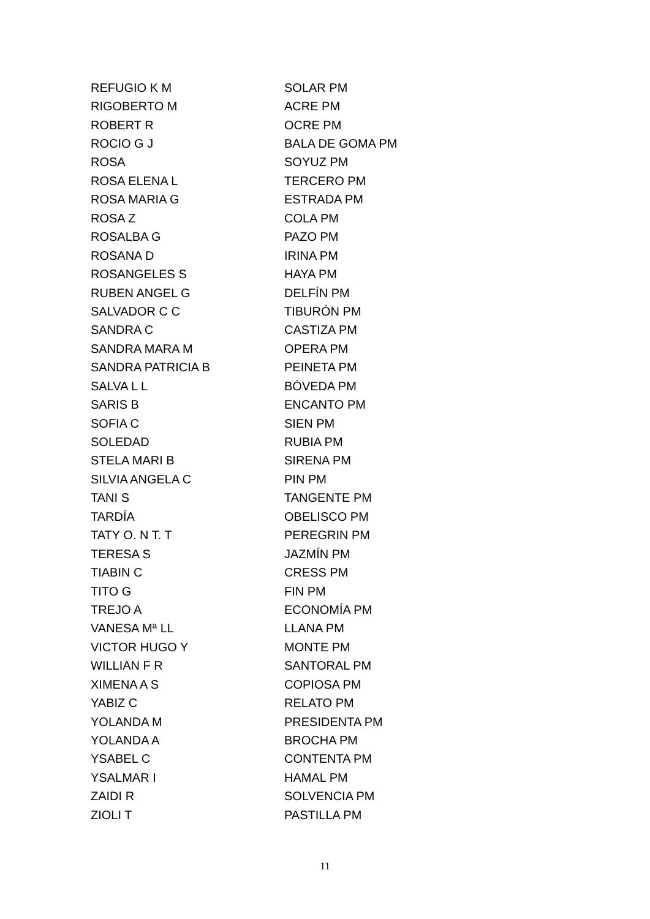| REFUGIO K M | SOLAR PM |
| RIGOBERTO M | ACRE PM |
| ROBERT R | OCRE PM |
| ROCIO G J | BALA DE GOMA PM |
| ROSA | SOYUZ PM |
| ROSA ELENA L | TERCERO PM |
| ROSA MARIA G | ESTRADA PM |
| ROSA Z | COLA PM |
| ROSALBA G | PAZO PM |
| ROSANA D | IRINA PM |
| ROSANGELES S | HAYA PM |
| RUBEN ANGEL G | DELFÍN PM |
| SALVADOR C C | TIBURÓN PM |
| SANDRA C | CASTIZA PM |
| SANDRA MARA M | OPERA PM |
| SANDRA PATRICIA B | PEINETA PM |
| SALVA L L | BÓVEDA PM |
| SARIS B | ENCANTO PM |
| SOFIA C | SIEN PM |
| SOLEDAD | RUBIA PM |
| STELA MARI B | SIRENA PM |
| SILVIA ANGELA C | PIN PM |
| TANI S | TANGENTE PM |
| TARDÍA | OBELISCO PM |
| TATY O. N T. T | PEREGRIN PM |
| TERESA S | JAZMÍN PM |
| TIABIN C | CRESS PM |
| TITO G | FIN PM |
| TREJO A | ECONOMÍA PM |
| VANESA Mª LL | LLANA PM |
| VICTOR HUGO Y | MONTE PM |
| WILLIAN F R | SANTORAL PM |
| XIMENA A S | COPIOSA PM |
| YABIZ C | RELATO PM |
| YOLANDA M | PRESIDENTA PM |
| YOLANDA A | BROCHA PM |
| YSABEL C | CONTENTA PM |
| YSALMAR I | HAMAL PM |
| ZAIDI R | SOLVENCIA PM |
| ZIOLI T | PASTILLA PM |
11